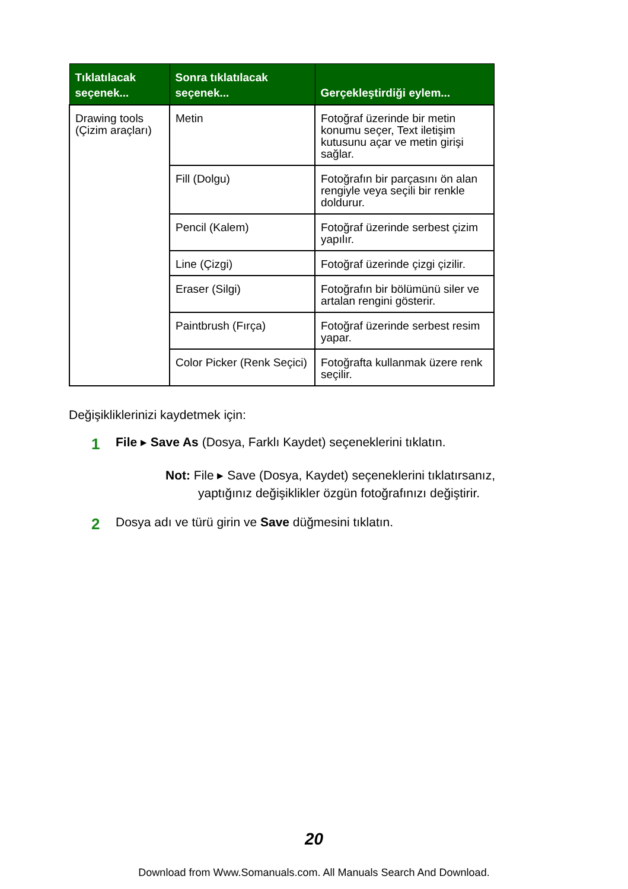| Tıklatılacak seçenek... | Sonra tıklatılacak seçenek... | Gerçekleştirdiği eylem... |
| --- | --- | --- |
| Drawing tools (Çizim araçları) | Metin | Fotoğraf üzerinde bir metin konumu seçer, Text iletişim kutusunu açar ve metin girişi sağlar. |
| | Fill (Dolgu) | Fotoğrafın bir parçasını ön alan rengiyle veya seçili bir renkle doldurur. |
| | Pencil (Kalem) | Fotoğraf üzerinde serbest çizim yapılır. |
| | Line (Çizgi) | Fotoğraf üzerinde çizgi çizilir. |
| | Eraser (Silgi) | Fotoğrafın bir bölümünü siler ve artalan rengini gösterir. |
| | Paintbrush (Fırça) | Fotoğraf üzerinde serbest resim yapar. |
| | Color Picker (Renk Seçici) | Fotoğrafta kullanmak üzere renk seçilir. |
Değişikliklerinizi kaydetmek için:
1 File ▸ Save As (Dosya, Farklı Kaydet) seçeneklerini tıklatın.
Not: File ▸ Save (Dosya, Kaydet) seçeneklerini tıklatırsanız,
yaptığınız değişiklikler özgün fotoğrafınızı değiştirir.
2 Dosya adı ve türü girin ve Save düğmesini tıklatın.
20
Download from Www.Somanuals.com. All Manuals Search And Download.